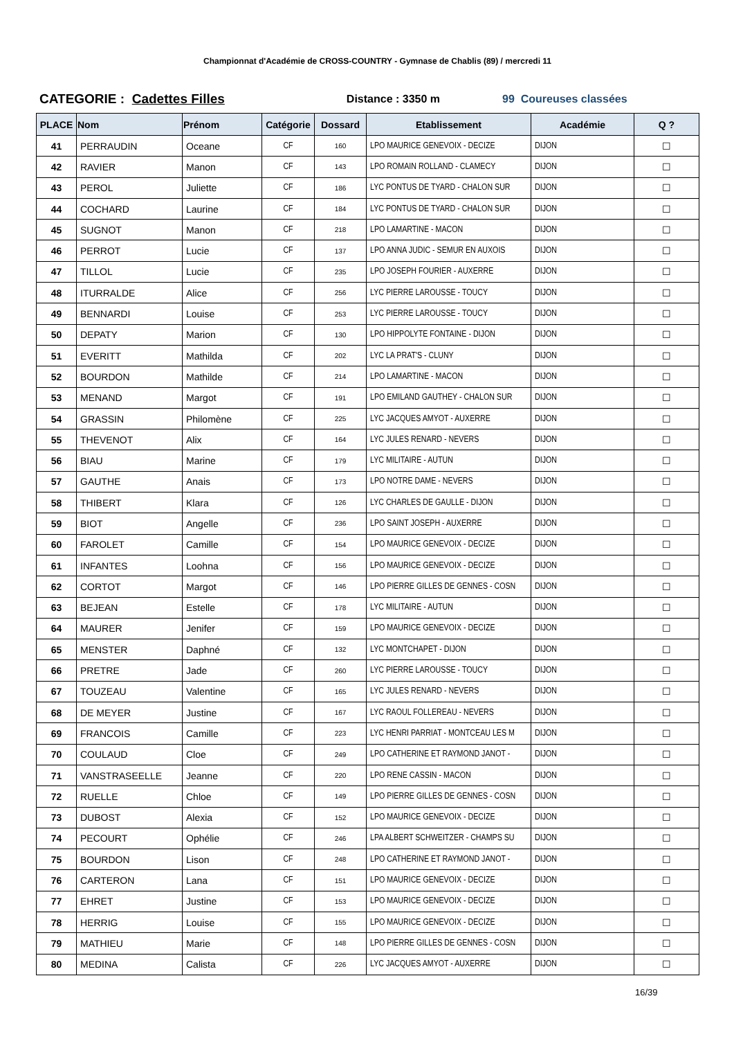Championnat d'Académie de CROSS-COUNTRY - Gymnase de Chablis (89) / mercredi 11
CATEGORIE : Cadettes Filles Distance : 3350 m 99 Coureuses classées
| PLACE | Nom | Prénom | Catégorie | Dossard | Etablissement | Académie | Q ? |
| --- | --- | --- | --- | --- | --- | --- | --- |
| 41 | PERRAUDIN | Oceane | CF | 160 | LPO MAURICE GENEVOIX - DECIZE | DIJON | ☐ |
| 42 | RAVIER | Manon | CF | 143 | LPO ROMAIN ROLLAND - CLAMECY | DIJON | ☐ |
| 43 | PEROL | Juliette | CF | 186 | LYC PONTUS DE TYARD - CHALON SUR | DIJON | ☐ |
| 44 | COCHARD | Laurine | CF | 184 | LYC PONTUS DE TYARD - CHALON SUR | DIJON | ☐ |
| 45 | SUGNOT | Manon | CF | 218 | LPO LAMARTINE - MACON | DIJON | ☐ |
| 46 | PERROT | Lucie | CF | 137 | LPO ANNA JUDIC - SEMUR EN AUXOIS | DIJON | ☐ |
| 47 | TILLOL | Lucie | CF | 235 | LPO JOSEPH FOURIER - AUXERRE | DIJON | ☐ |
| 48 | ITURRALDE | Alice | CF | 256 | LYC PIERRE LAROUSSE - TOUCY | DIJON | ☐ |
| 49 | BENNARDI | Louise | CF | 253 | LYC PIERRE LAROUSSE - TOUCY | DIJON | ☐ |
| 50 | DEPATY | Marion | CF | 130 | LPO HIPPOLYTE FONTAINE - DIJON | DIJON | ☐ |
| 51 | EVERITT | Mathilda | CF | 202 | LYC LA PRAT'S - CLUNY | DIJON | ☐ |
| 52 | BOURDON | Mathilde | CF | 214 | LPO LAMARTINE - MACON | DIJON | ☐ |
| 53 | MENAND | Margot | CF | 191 | LPO EMILAND GAUTHEY - CHALON SUR | DIJON | ☐ |
| 54 | GRASSIN | Philomène | CF | 225 | LYC JACQUES AMYOT - AUXERRE | DIJON | ☐ |
| 55 | THEVENOT | Alix | CF | 164 | LYC JULES RENARD - NEVERS | DIJON | ☐ |
| 56 | BIAU | Marine | CF | 179 | LYC MILITAIRE - AUTUN | DIJON | ☐ |
| 57 | GAUTHE | Anais | CF | 173 | LPO NOTRE DAME - NEVERS | DIJON | ☐ |
| 58 | THIBERT | Klara | CF | 126 | LYC CHARLES DE GAULLE - DIJON | DIJON | ☐ |
| 59 | BIOT | Angelle | CF | 236 | LPO SAINT JOSEPH - AUXERRE | DIJON | ☐ |
| 60 | FAROLET | Camille | CF | 154 | LPO MAURICE GENEVOIX - DECIZE | DIJON | ☐ |
| 61 | INFANTES | Loohna | CF | 156 | LPO MAURICE GENEVOIX - DECIZE | DIJON | ☐ |
| 62 | CORTOT | Margot | CF | 146 | LPO PIERRE GILLES DE GENNES - COSN | DIJON | ☐ |
| 63 | BEJEAN | Estelle | CF | 178 | LYC MILITAIRE - AUTUN | DIJON | ☐ |
| 64 | MAURER | Jenifer | CF | 159 | LPO MAURICE GENEVOIX - DECIZE | DIJON | ☐ |
| 65 | MENSTER | Daphné | CF | 132 | LYC MONTCHAPET - DIJON | DIJON | ☐ |
| 66 | PRETRE | Jade | CF | 260 | LYC PIERRE LAROUSSE - TOUCY | DIJON | ☐ |
| 67 | TOUZEAU | Valentine | CF | 165 | LYC JULES RENARD - NEVERS | DIJON | ☐ |
| 68 | DE MEYER | Justine | CF | 167 | LYC RAOUL FOLLEREAU - NEVERS | DIJON | ☐ |
| 69 | FRANCOIS | Camille | CF | 223 | LYC HENRI PARRIAT - MONTCEAU LES M | DIJON | ☐ |
| 70 | COULAUD | Cloe | CF | 249 | LPO CATHERINE ET RAYMOND JANOT - | DIJON | ☐ |
| 71 | VANSTRASEELLE | Jeanne | CF | 220 | LPO RENE CASSIN - MACON | DIJON | ☐ |
| 72 | RUELLE | Chloe | CF | 149 | LPO PIERRE GILLES DE GENNES - COSN | DIJON | ☐ |
| 73 | DUBOST | Alexia | CF | 152 | LPO MAURICE GENEVOIX - DECIZE | DIJON | ☐ |
| 74 | PECOURT | Ophélie | CF | 246 | LPA ALBERT SCHWEITZER - CHAMPS SU | DIJON | ☐ |
| 75 | BOURDON | Lison | CF | 248 | LPO CATHERINE ET RAYMOND JANOT - | DIJON | ☐ |
| 76 | CARTERON | Lana | CF | 151 | LPO MAURICE GENEVOIX - DECIZE | DIJON | ☐ |
| 77 | EHRET | Justine | CF | 153 | LPO MAURICE GENEVOIX - DECIZE | DIJON | ☐ |
| 78 | HERRIG | Louise | CF | 155 | LPO MAURICE GENEVOIX - DECIZE | DIJON | ☐ |
| 79 | MATHIEU | Marie | CF | 148 | LPO PIERRE GILLES DE GENNES - COSN | DIJON | ☐ |
| 80 | MEDINA | Calista | CF | 226 | LYC JACQUES AMYOT - AUXERRE | DIJON | ☐ |
16/39